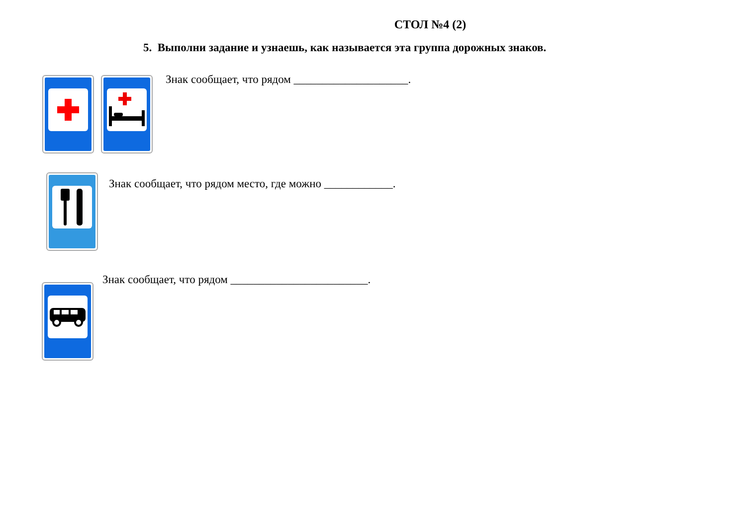СТОЛ №4 (2)
5. Выполни задание и узнаешь, как называется эта группа дорожных знаков.
Знак сообщает, что рядом ____________________.
Знак сообщает, что рядом место, где можно ____________.
Знак сообщает, что рядом ________________________.